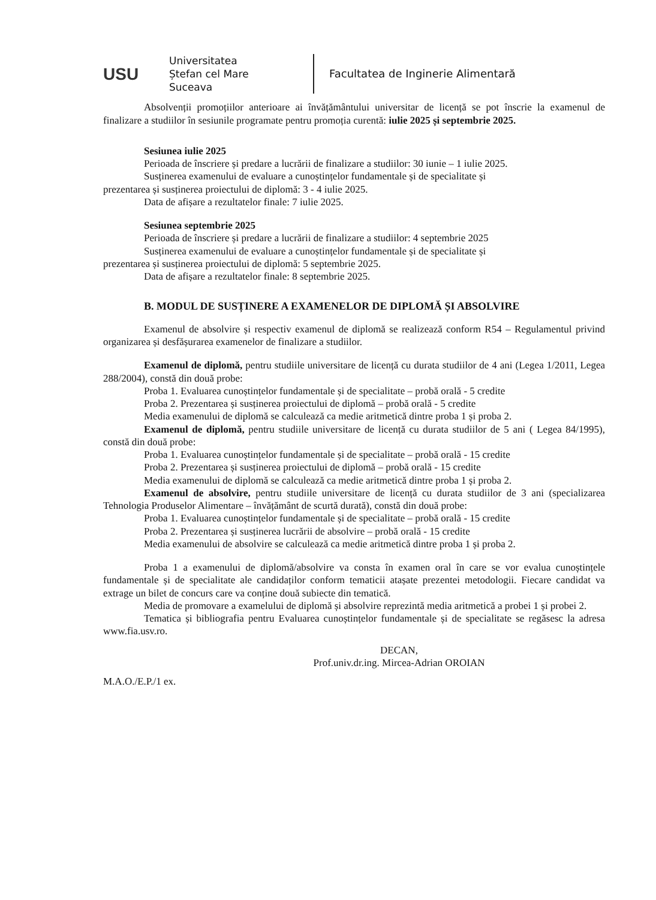USU
Universitatea
Ștefan cel Mare
Suceava
Facultatea de Inginerie Alimentară
Absolvenții promoțiilor anterioare ai învățământului universitar de licență se pot înscrie la examenul de finalizare a studiilor în sesiunile programate pentru promoția curentă: iulie 2025 și septembrie 2025.
Sesiunea iulie 2025
Perioada de înscriere și predare a lucrării de finalizare a studiilor: 30 iunie – 1 iulie 2025.
Susținerea examenului de evaluare a cunoștințelor fundamentale și de specialitate și
prezentarea și susținerea proiectului de diplomă: 3 - 4 iulie 2025.
Data de afișare a rezultatelor finale: 7 iulie 2025.
Sesiunea septembrie 2025
Perioada de înscriere și predare a lucrării de finalizare a studiilor: 4 septembrie 2025
Susținerea examenului de evaluare a cunoștințelor fundamentale și de specialitate și
prezentarea și susținerea proiectului de diplomă: 5 septembrie 2025.
Data de afișare a rezultatelor finale: 8 septembrie 2025.
B. MODUL DE SUSȚINERE A EXAMENELOR DE DIPLOMĂ ȘI ABSOLVIRE
Examenul de absolvire și respectiv examenul de diplomă se realizează conform R54 – Regulamentul privind organizarea și desfășurarea examenelor de finalizare a studiilor.
Examenul de diplomă, pentru studiile universitare de licență cu durata studiilor de 4 ani (Legea 1/2011, Legea 288/2004), constă din două probe:
Proba 1. Evaluarea cunoștințelor fundamentale și de specialitate – probă orală - 5 credite
Proba 2. Prezentarea și susținerea proiectului de diplomă – probă orală - 5 credite
Media examenului de diplomă se calculează ca medie aritmetică dintre proba 1 și proba 2.
Examenul de diplomă, pentru studiile universitare de licență cu durata studiilor de 5 ani ( Legea 84/1995), constă din două probe:
Proba 1. Evaluarea cunoștințelor fundamentale și de specialitate – probă orală - 15 credite
Proba 2. Prezentarea și susținerea proiectului de diplomă – probă orală - 15 credite
Media examenului de diplomă se calculează ca medie aritmetică dintre proba 1 și proba 2.
Examenul de absolvire, pentru studiile universitare de licență cu durata studiilor de 3 ani (specializarea Tehnologia Produselor Alimentare – învățământ de scurtă durată), constă din două probe:
Proba 1. Evaluarea cunoștințelor fundamentale și de specialitate – probă orală - 15 credite
Proba 2. Prezentarea și susținerea lucrării de absolvire – probă orală - 15 credite
Media examenului de absolvire se calculează ca medie aritmetică dintre proba 1 și proba 2.
Proba 1 a examenului de diplomă/absolvire va consta în examen oral în care se vor evalua cunoștințele fundamentale și de specialitate ale candidaților conform tematicii atașate prezentei metodologii. Fiecare candidat va extrage un bilet de concurs care va conține două subiecte din tematică.
Media de promovare a examelului de diplomă și absolvire reprezintă media aritmetică a probei 1 și probei 2.
Tematica și bibliografia pentru Evaluarea cunoștințelor fundamentale și de specialitate se regăsesc la adresa www.fia.usv.ro.
DECAN,
Prof.univ.dr.ing. Mircea-Adrian OROIAN
M.A.O./E.P./1 ex.